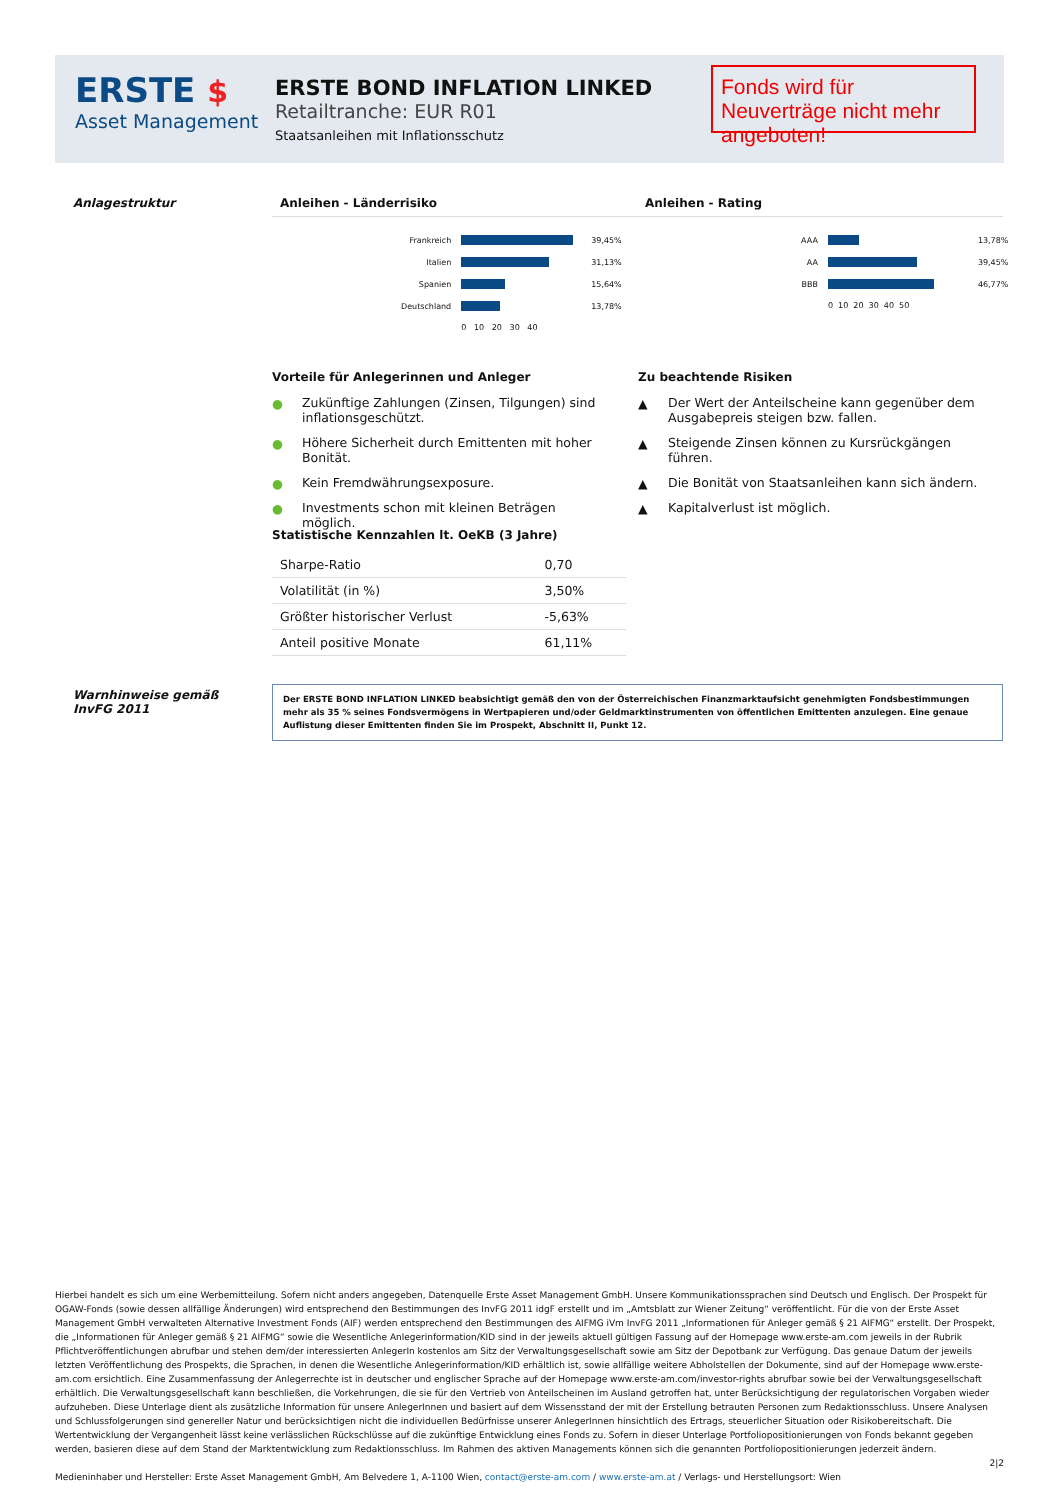ERSTE $
Asset Management
ERSTE BOND INFLATION LINKED
Retailtranche: EUR R01
Staatsanleihen mit Inflationsschutz
Fonds wird für Neuverträge nicht mehr angeboten!
Anlagestruktur Anleihen - Länderrisiko Anleihen - Rating
| Frankreich | | 39,45% |
| Italien | | 31,13% |
| Spanien | | 15,64% |
| Deutschland | | 13,78% |
| | 0 10 20 30 40 | |
| AAA | | 13,78% |
| AA | | 39,45% |
| BBB | | 46,77% |
| | 0 10 20 30 40 50 | |
Vorteile für Anlegerinnen und Anleger
Zu beachtende Risiken
● Zukünftige Zahlungen (Zinsen, Tilgungen) sind inflationsgeschützt.
● Höhere Sicherheit durch Emittenten mit hoher Bonität.
● Kein Fremdwährungsexposure.
● Investments schon mit kleinen Beträgen möglich.
▲ Der Wert der Anteilscheine kann gegenüber dem Ausgabepreis steigen bzw. fallen.
▲ Steigende Zinsen können zu Kursrückgängen führen.
▲ Die Bonität von Staatsanleihen kann sich ändern.
▲ Kapitalverlust ist möglich.
Statistische Kennzahlen lt. OeKB (3 Jahre)
| Sharpe-Ratio | 0,70 |
| Volatilität (in %) | 3,50% |
| Größter historischer Verlust | -5,63% |
| Anteil positive Monate | 61,11% |
Warnhinweise gemäß InvFG 2011
Der ERSTE BOND INFLATION LINKED beabsichtigt gemäß den von der Österreichischen Finanzmarktaufsicht genehmigten Fondsbestimmungen mehr als 35 % seines Fondsvermögens in Wertpapieren und/oder Geldmarktinstrumenten von öffentlichen Emittenten anzulegen. Eine genaue Auflistung dieser Emittenten finden Sie im Prospekt, Abschnitt II, Punkt 12.
Hierbei handelt es sich um eine Werbemitteilung. Sofern nicht anders angegeben, Datenquelle Erste Asset Management GmbH. Unsere Kommunikationssprachen sind Deutsch und Englisch. Der Prospekt für OGAW-Fonds (sowie dessen allfällige Änderungen) wird entsprechend den Bestimmungen des InvFG 2011 idgF erstellt und im „Amtsblatt zur Wiener Zeitung“ veröffentlicht. Für die von der Erste Asset Management GmbH verwalteten Alternative Investment Fonds (AIF) werden entsprechend den Bestimmungen des AIFMG iVm InvFG 2011 „Informationen für Anleger gemäß § 21 AIFMG“ erstellt. Der Prospekt, die „Informationen für Anleger gemäß § 21 AIFMG“ sowie die Wesentliche Anlegerinformation/KID sind in der jeweils aktuell gültigen Fassung auf der Homepage www.erste-am.com jeweils in der Rubrik Pflichtveröffentlichungen abrufbar und stehen dem/der interessierten AnlegerIn kostenlos am Sitz der Verwaltungsgesellschaft sowie am Sitz der Depotbank zur Verfügung. Das genaue Datum der jeweils letzten Veröffentlichung des Prospekts, die Sprachen, in denen die Wesentliche Anlegerinformation/KID erhältlich ist, sowie allfällige weitere Abholstellen der Dokumente, sind auf der Homepage www.erste-am.com ersichtlich. Eine Zusammenfassung der Anlegerrechte ist in deutscher und englischer Sprache auf der Homepage www.erste-am.com/investor-rights abrufbar sowie bei der Verwaltungsgesellschaft erhältlich. Die Verwaltungsgesellschaft kann beschließen, die Vorkehrungen, die sie für den Vertrieb von Anteilscheinen im Ausland getroffen hat, unter Berücksichtigung der regulatorischen Vorgaben wieder aufzuheben. Diese Unterlage dient als zusätzliche Information für unsere AnlegerInnen und basiert auf dem Wissensstand der mit der Erstellung betrauten Personen zum Redaktionsschluss. Unsere Analysen und Schlussfolgerungen sind genereller Natur und berücksichtigen nicht die individuellen Bedürfnisse unserer AnlegerInnen hinsichtlich des Ertrags, steuerlicher Situation oder Risikobereitschaft. Die Wertentwicklung der Vergangenheit lässt keine verlässlichen Rückschlüsse auf die zukünftige Entwicklung eines Fonds zu. Sofern in dieser Unterlage Portfoliopositionierungen von Fonds bekannt gegeben werden, basieren diese auf dem Stand der Marktentwicklung zum Redaktionsschluss. Im Rahmen des aktiven Managements können sich die genannten Portfoliopositionierungen jederzeit ändern.
2|2
Medieninhaber und Hersteller: Erste Asset Management GmbH, Am Belvedere 1, A-1100 Wien, contact@erste-am.com / www.erste-am.at / Verlags- und Herstellungsort: Wien